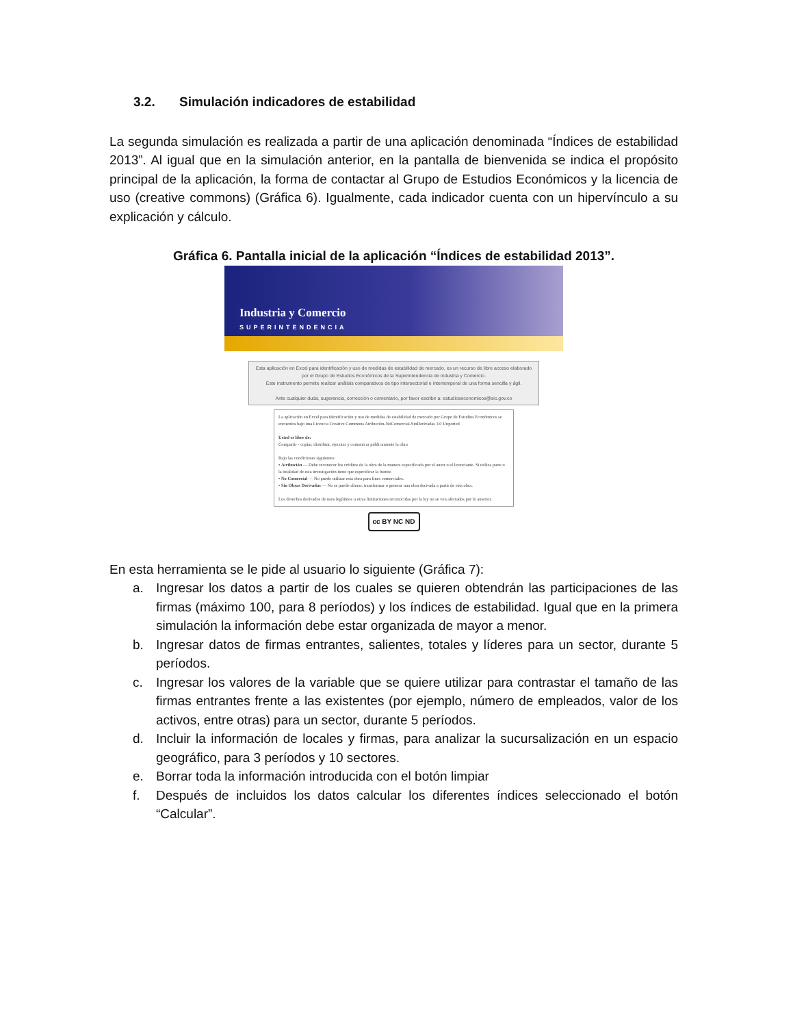3.2. Simulación indicadores de estabilidad
La segunda simulación es realizada a partir de una aplicación denominada “Índices de estabilidad 2013”. Al igual que en la simulación anterior, en la pantalla de bienvenida se indica el propósito principal de la aplicación, la forma de contactar al Grupo de Estudios Económicos y la licencia de uso (creative commons) (Gráfica 6). Igualmente, cada indicador cuenta con un hipervínculo a su explicación y cálculo.
Gráfica 6. Pantalla inicial de la aplicación “Índices de estabilidad 2013”.
Industria y Comercio
SUPERINTENDENCIA
Esta aplicación en Excel para identificación y uso de medidas de estabilidad de mercado, es un recurso de libre acceso elaborado por el Grupo de Estudios Económicos de la Superintendencia de Industria y Comercio.
Este instrumento permite realizar análisis comparativos de tipo intersectorial e intertemporal de una forma sencilla y ágil.
Ante cualquier duda, sugerencia, corrección o comentario, por favor escribir a: estudioseconomicos@sic.gov.co
La aplicación en Excel para identificación y uso de medidas de estabilidad de mercado por Grupo de Estudios Económicos se encuentra bajo una Licencia Creative Commons Atribución-NoComercial-SinDerivadas 3.0 Unported
Usted es libre de:
Compartir - copiar, distribuir, ejecutar y comunicar públicamente la obra
Bajo las condiciones siguientes:
• Atribución — Debe reconocer los créditos de la obra de la manera especificada por el autor o el licenciante. Si utiliza parte o la totalidad de esta investigación tiene que especificar la fuente.
• No Comercial — No puede utilizar esta obra para fines comerciales.
• Sin Obras Derivadas — No se puede alterar, transformar o generar una obra derivada a partir de esta obra.
Los derechos derivados de usos legítimos u otras limitaciones reconocidas por la ley no se ven afectados por lo anterior.
cc BY NC ND
En esta herramienta se le pide al usuario lo siguiente (Gráfica 7):
a. Ingresar los datos a partir de los cuales se quieren obtendrán las participaciones de las firmas (máximo 100, para 8 períodos) y los índices de estabilidad. Igual que en la primera simulación la información debe estar organizada de mayor a menor.
b. Ingresar datos de firmas entrantes, salientes, totales y líderes para un sector, durante 5 períodos.
c. Ingresar los valores de la variable que se quiere utilizar para contrastar el tamaño de las firmas entrantes frente a las existentes (por ejemplo, número de empleados, valor de los activos, entre otras) para un sector, durante 5 períodos.
d. Incluir la información de locales y firmas, para analizar la sucursalización en un espacio geográfico, para 3 períodos y 10 sectores.
e. Borrar toda la información introducida con el botón limpiar
f. Después de incluidos los datos calcular los diferentes índices seleccionado el botón “Calcular”.